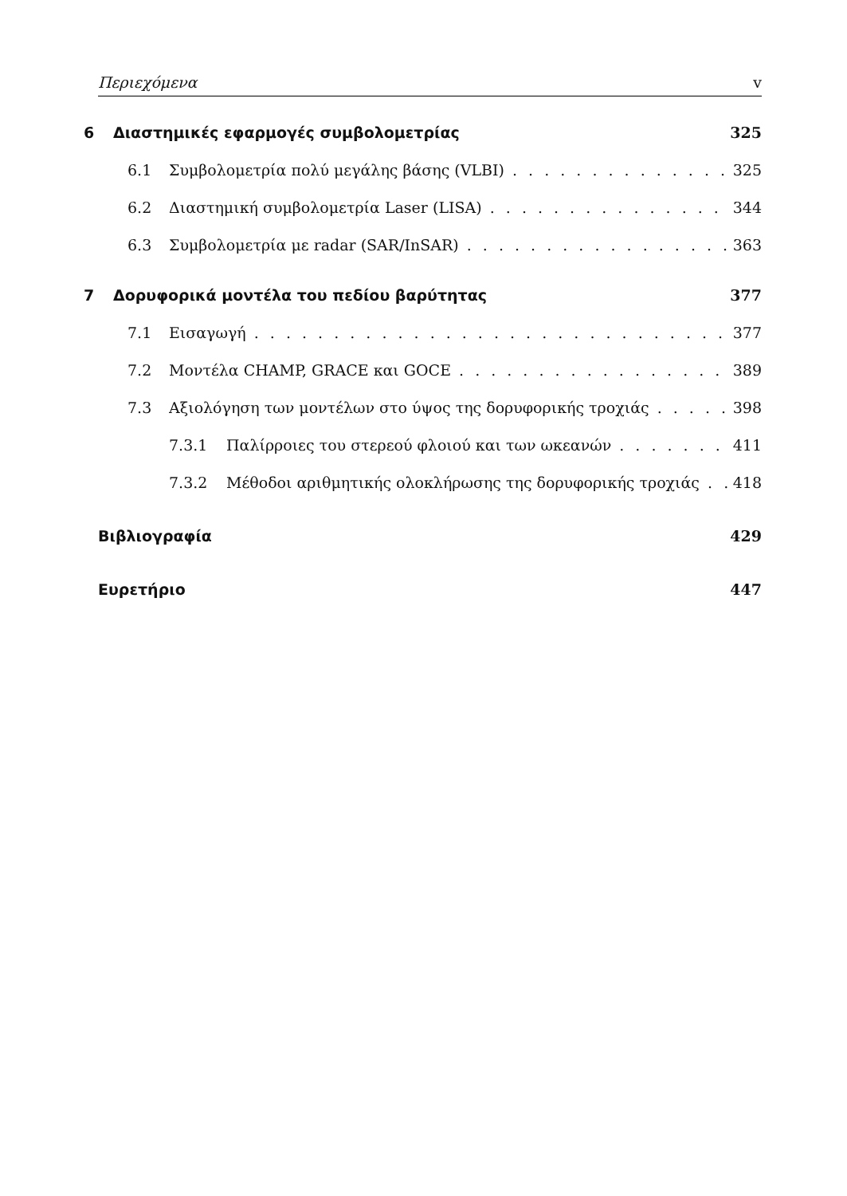Περιεχόμενα v
6 Διαστημικές εφαρμογές συμβολομετρίας 325
6.1 Συμβολομετρία πολύ μεγάλης βάσης (VLBI) 325
6.2 Διαστημική συμβολομετρία Laser (LISA) 344
6.3 Συμβολομετρία με radar (SAR/InSAR) 363
7 Δορυφορικά μοντέλα του πεδίου βαρύτητας 377
7.1 Εισαγωγή 377
7.2 Μοντέλα CHAMP, GRACE και GOCE 389
7.3 Αξιολόγηση των μοντέλων στο ύψος της δορυφορικής τροχιάς 398
7.3.1 Παλίρροιες του στερεού φλοιού και των ωκεανών 411
7.3.2 Μέθοδοι αριθμητικής ολοκλήρωσης της δορυφορικής τροχιάς 418
Βιβλιογραφία 429
Ευρετήριο 447